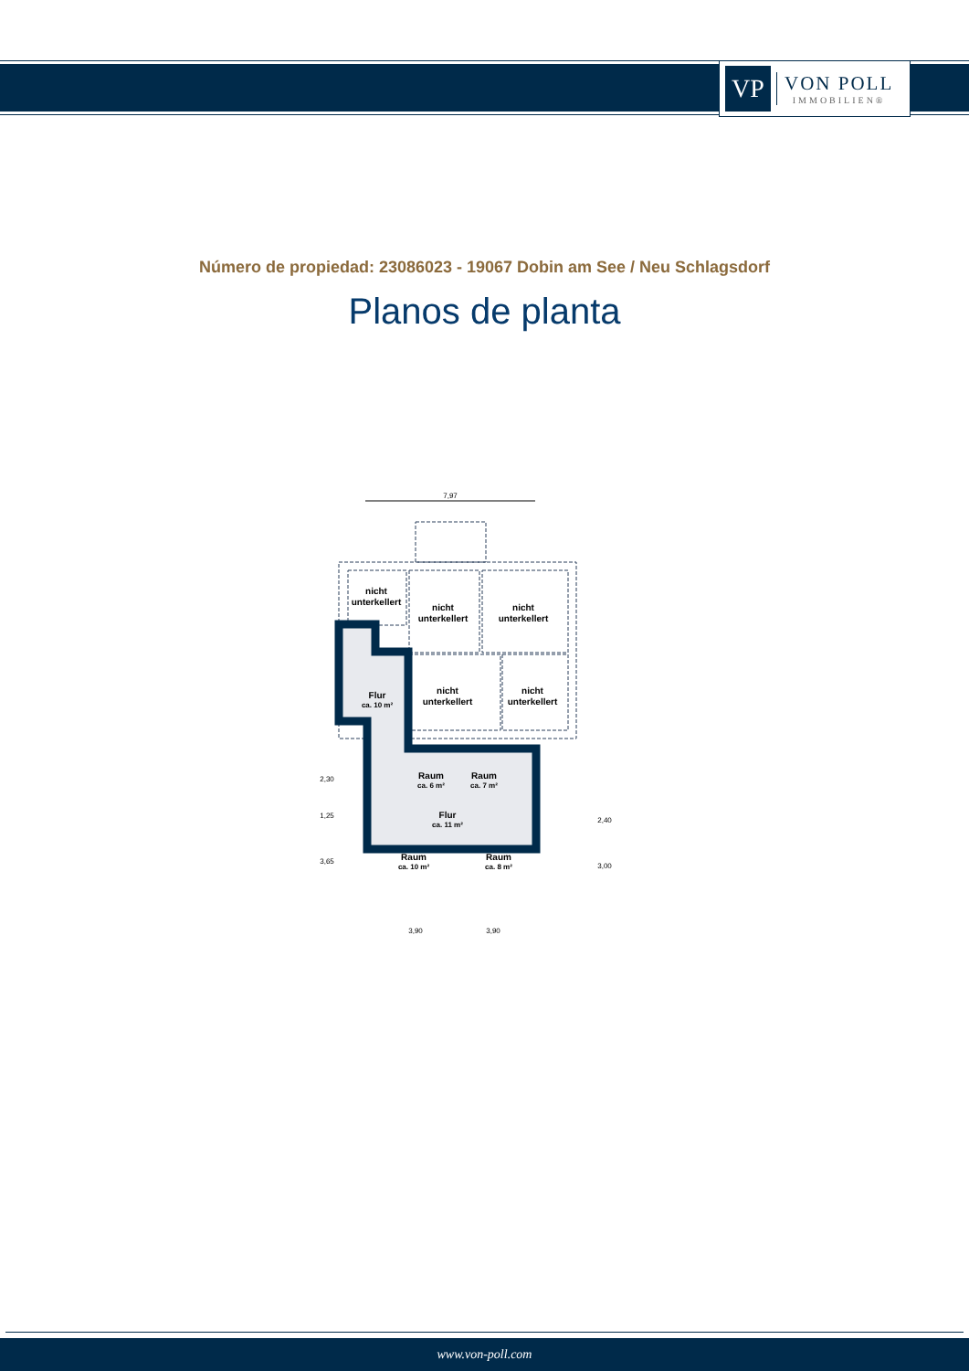VP
VON POLL
IMMOBILIEN®
Número de propiedad: 23086023 - 19067 Dobin am See / Neu Schlagsdorf
Planos de planta
7,97
nicht
unterkellert
nicht
unterkellert
nicht
unterkellert
nicht
unterkellert
nicht
unterkellert
Flur
ca. 10 m²
Raum
ca. 6 m²
Raum
ca. 7 m²
Flur
ca. 11 m²
Raum
ca. 10 m²
Raum
ca. 8 m²
3,90
3,90
2,30
1,25
3,65
2,40
3,00
www.von-poll.com